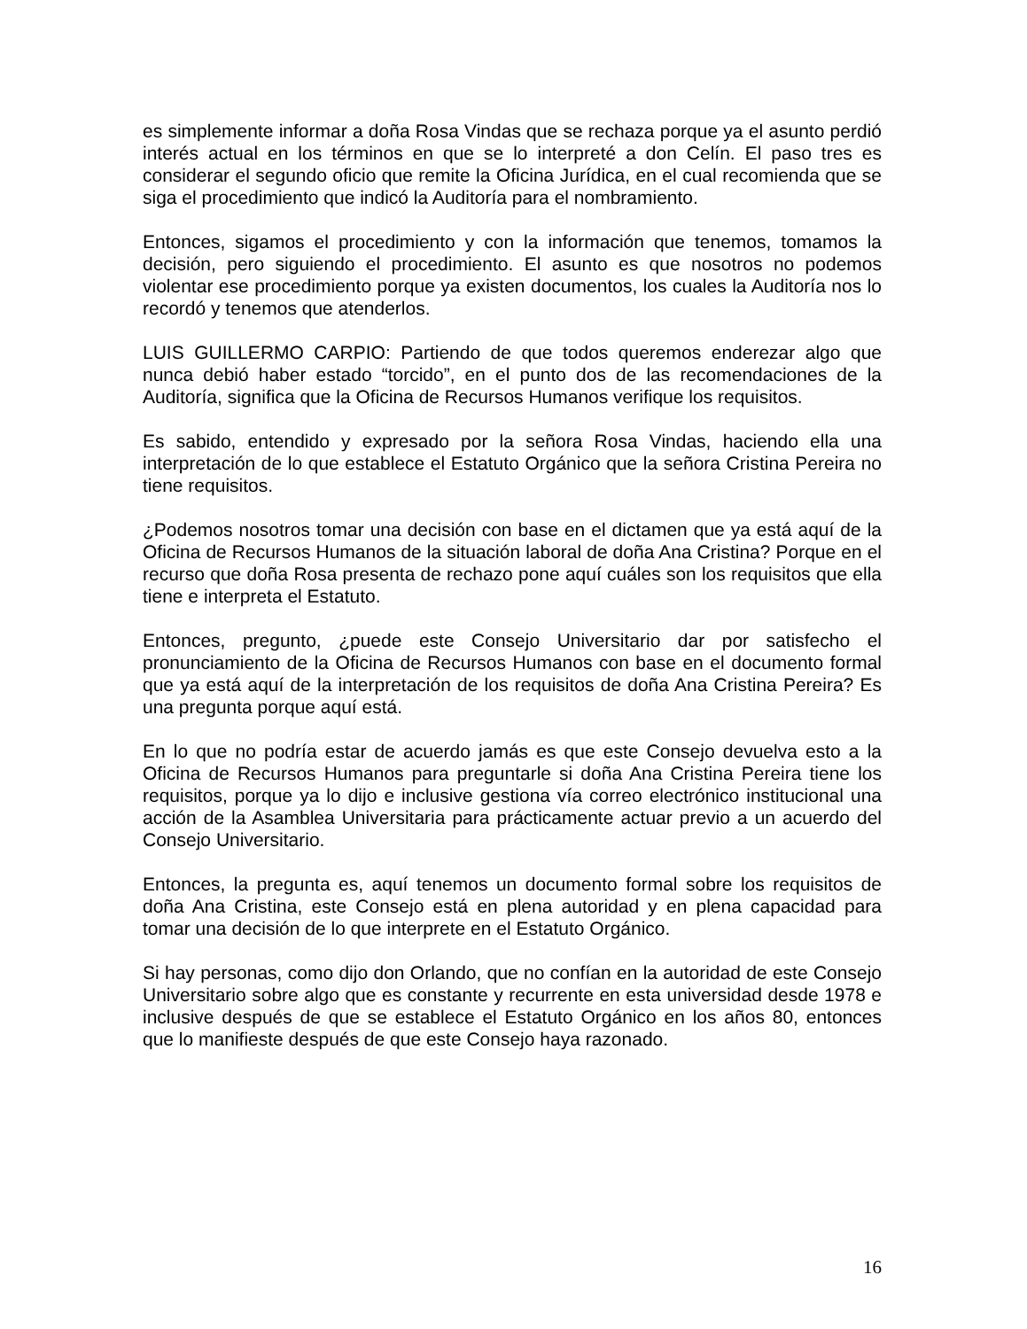es simplemente informar a doña Rosa Vindas que se rechaza porque ya el asunto perdió interés actual en los términos en que se lo interpreté a don Celín. El paso tres es considerar el segundo oficio que remite la Oficina Jurídica, en el cual recomienda que se siga el procedimiento que indicó la Auditoría para el nombramiento.
Entonces, sigamos el procedimiento y con la información que tenemos, tomamos la decisión, pero siguiendo el procedimiento. El asunto es que nosotros no podemos violentar ese procedimiento porque ya existen documentos, los cuales la Auditoría nos lo recordó y tenemos que atenderlos.
LUIS GUILLERMO CARPIO: Partiendo de que todos queremos enderezar algo que nunca debió haber estado “torcido”, en el punto dos de las recomendaciones de la Auditoría, significa que la Oficina de Recursos Humanos verifique los requisitos.
Es sabido, entendido y expresado por la señora Rosa Vindas, haciendo ella una interpretación de lo que establece el Estatuto Orgánico que la señora Cristina Pereira no tiene requisitos.
¿Podemos nosotros tomar una decisión con base en el dictamen que ya está aquí de la Oficina de Recursos Humanos de la situación laboral de doña Ana Cristina? Porque en el recurso que doña Rosa presenta de rechazo pone aquí cuáles son los requisitos que ella tiene e interpreta el Estatuto.
Entonces, pregunto, ¿puede este Consejo Universitario dar por satisfecho el pronunciamiento de la Oficina de Recursos Humanos con base en el documento formal que ya está aquí de la interpretación de los requisitos de doña Ana Cristina Pereira? Es una pregunta porque aquí está.
En lo que no podría estar de acuerdo jamás es que este Consejo devuelva esto a la Oficina de Recursos Humanos para preguntarle si doña Ana Cristina Pereira tiene los requisitos, porque ya lo dijo e inclusive gestiona vía correo electrónico institucional una acción de la Asamblea Universitaria para prácticamente actuar previo a un acuerdo del Consejo Universitario.
Entonces, la pregunta es, aquí tenemos un documento formal sobre los requisitos de doña Ana Cristina, este Consejo está en plena autoridad y en plena capacidad para tomar una decisión de lo que interprete en el Estatuto Orgánico.
Si hay personas, como dijo don Orlando, que no confían en la autoridad de este Consejo Universitario sobre algo que es constante y recurrente en esta universidad desde 1978 e inclusive después de que se establece el Estatuto Orgánico en los años 80, entonces que lo manifieste después de que este Consejo haya razonado.
16